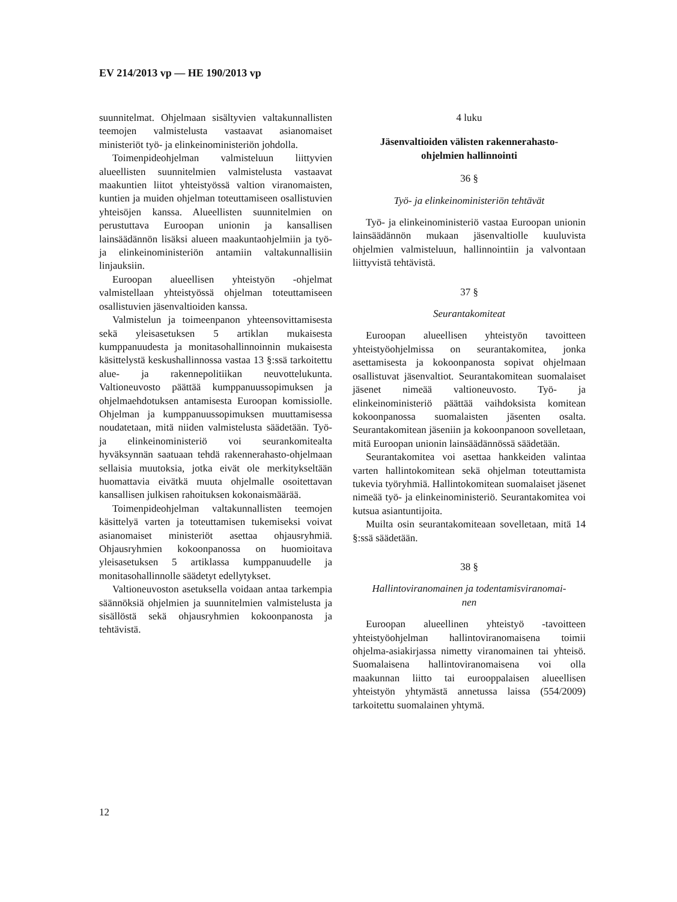EV 214/2013 vp — HE 190/2013 vp
suunnitelmat. Ohjelmaan sisältyvien valtakunnallisten teemojen valmistelusta vastaavat asianomaiset ministeriöt työ- ja elinkeinoministeriön johdolla.
Toimenpideohjelman valmisteluun liittyvien alueellisten suunnitelmien valmistelusta vastaavat maakuntien liitot yhteistyössä valtion viranomaisten, kuntien ja muiden ohjelman toteuttamiseen osallistuvien yhteisöjen kanssa. Alueellisten suunnitelmien on perustuttava Euroopan unionin ja kansallisen lainsäädännön lisäksi alueen maakuntaohjelmiin ja työ- ja elinkeinoministeriön antamiin valtakunnallisiin linjauksiin.
Euroopan alueellisen yhteistyön -ohjelmat valmistellaan yhteistyössä ohjelman toteuttamiseen osallistuvien jäsenvaltioiden kanssa.
Valmistelun ja toimeenpanon yhteensovittamisesta sekä yleisasetuksen 5 artiklan mukaisesta kumppanuudesta ja monitasohallinnoinnin mukaisesta käsittelystä keskushallinnossa vastaa 13 §:ssä tarkoitettu alue- ja rakennepolitiikan neuvottelukunta. Valtioneuvosto päättää kumppanuussopimuksen ja ohjelmaehdotuksen antamisesta Euroopan komissiolle. Ohjelman ja kumppanuussopimuksen muuttamisessa noudatetaan, mitä niiden valmistelusta säädetään. Työ- ja elinkeinoministeriö voi seurankomitealta hyväksynnän saatuaan tehdä rakennerahasto-ohjelmaan sellaisia muutoksia, jotka eivät ole merkitykseltään huomattavia eivätkä muuta ohjelmalle osoitettavan kansallisen julkisen rahoituksen kokonaismäärää.
Toimenpideohjelman valtakunnallisten teemojen käsittelyä varten ja toteuttamisen tukemiseksi voivat asianomaiset ministeriöt asettaa ohjausryhmiä. Ohjausryhmien kokoonpanossa on huomioitava yleisasetuksen 5 artiklassa kumppanuudelle ja monitasohallinnolle säädetyt edellytykset.
Valtioneuvoston asetuksella voidaan antaa tarkempia säännöksiä ohjelmien ja suunnitelmien valmistelusta ja sisällöstä sekä ohjausryhmien kokoonpanosta ja tehtävistä.
4 luku
Jäsenvaltioiden välisten rakennerahasto-
ohjelmien hallinnointi
36 §
Työ- ja elinkeinoministeriön tehtävät
Työ- ja elinkeinoministeriö vastaa Euroopan unionin lainsäädännön mukaan jäsenvaltiolle kuuluvista ohjelmien valmisteluun, hallinnointiin ja valvontaan liittyvistä tehtävistä.
37 §
Seurantakomiteat
Euroopan alueellisen yhteistyön tavoitteen yhteistyöohjelmissa on seurantakomitea, jonka asettamisesta ja kokoonpanosta sopivat ohjelmaan osallistuvat jäsenvaltiot. Seurantakomitean suomalaiset jäsenet nimeää valtioneuvosto. Työ- ja elinkeinoministeriö päättää vaihdoksista komitean kokoonpanossa suomalaisten jäsenten osalta. Seurantakomitean jäseniin ja kokoonpanoon sovelletaan, mitä Euroopan unionin lainsäädännössä säädetään.
Seurantakomitea voi asettaa hankkeiden valintaa varten hallintokomitean sekä ohjelman toteuttamista tukevia työryhmiä. Hallintokomitean suomalaiset jäsenet nimeää työ- ja elinkeinoministeriö. Seurantakomitea voi kutsua asiantuntijoita.
Muilta osin seurantakomiteaan sovelletaan, mitä 14 §:ssä säädetään.
38 §
Hallintoviranomainen ja todentamisviranomai-
nen
Euroopan alueellinen yhteistyö -tavoitteen yhteistyöohjelman hallintoviranomaisena toimii ohjelma-asiakirjassa nimetty viranomainen tai yhteisö. Suomalaisena hallintoviranomaisena voi olla maakunnan liitto tai eurooppalaisen alueellisen yhteistyön yhtymästä annetussa laissa (554/2009) tarkoitettu suomalainen yhtymä.
12